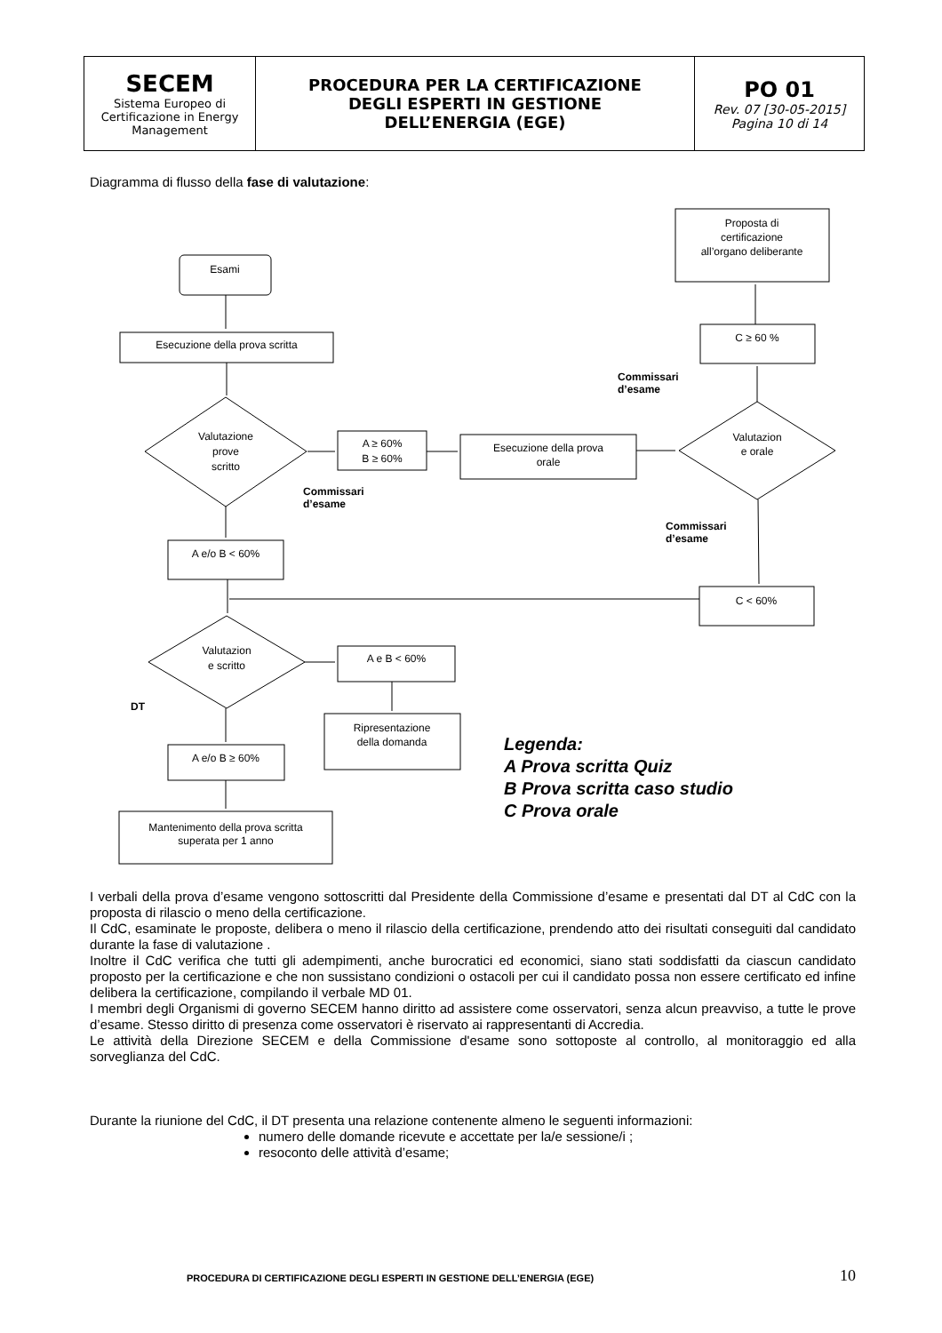| SECEM Sistema Europeo di Certificazione in Energy Management | PROCEDURA PER LA CERTIFICAZIONE DEGLI ESPERTI IN GESTIONE DELL’ENERGIA (EGE) | PO 01 Rev. 07 [30-05-2015] Pagina 10 di 14 |
Diagramma di flusso della fase di valutazione:
Esami
Esecuzione della prova scritta
Valutazione
prove
scritto
A ≥ 60%
B ≥ 60%
Esecuzione della prova
orale
Valutazion
e orale
Proposta di
certificazione
all’organo deliberante
C ≥ 60 %
A e/o B < 60%
C < 60%
Valutazion
e scritto
A e B < 60%
Ripresentazione
della domanda
A e/o B ≥ 60%
Mantenimento della prova scritta
superata per 1 anno
Commissari
d’esame
Commissari
d’esame
Commissari
d’esame
DT
Legenda:
A Prova scritta Quiz
B Prova scritta caso studio
C Prova orale
I verbali della prova d’esame vengono sottoscritti dal Presidente della Commissione d’esame e presentati dal DT al CdC con la proposta di rilascio o meno della certificazione.
Il CdC, esaminate le proposte, delibera o meno il rilascio della certificazione, prendendo atto dei risultati conseguiti dal candidato durante la fase di valutazione .
Inoltre il CdC verifica che tutti gli adempimenti, anche burocratici ed economici, siano stati soddisfatti da ciascun candidato proposto per la certificazione e che non sussistano condizioni o ostacoli per cui il candidato possa non essere certificato ed infine delibera la certificazione, compilando il verbale MD 01.
I membri degli Organismi di governo SECEM hanno diritto ad assistere come osservatori, senza alcun preavviso, a tutte le prove d’esame. Stesso diritto di presenza come osservatori è riservato ai rappresentanti di Accredia.
Le attività della Direzione SECEM e della Commissione d'esame sono sottoposte al controllo, al monitoraggio ed alla sorveglianza del CdC.
Durante la riunione del CdC, il DT presenta una relazione contenente almeno le seguenti informazioni:
numero delle domande ricevute e accettate per la/e sessione/i ;
resoconto delle attività d’esame;
PROCEDURA DI CERTIFICAZIONE DEGLI ESPERTI IN GESTIONE DELL’ENERGIA (EGE)
10